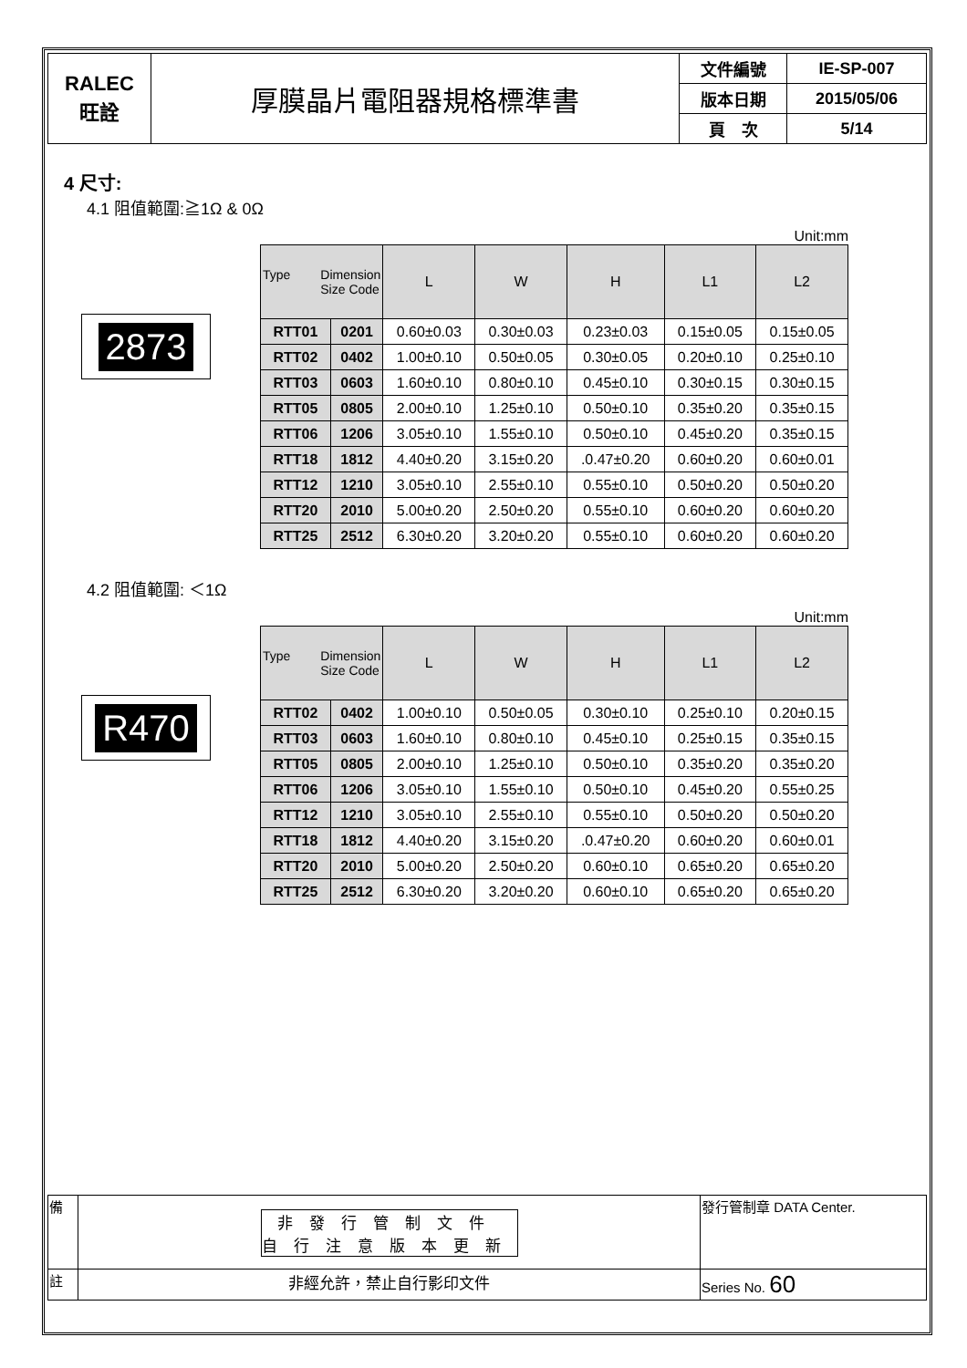| RALEC 旺詮 | 厚膜晶片電阻器規格標準書 | 文件編號 | IE-SP-007 |
| | | 版本日期 | 2015/05/06 |
| | | 頁 次 | 5/14 |
4 尺寸:
4.1 阻值範圍:≧1Ω & 0Ω
2873
Unit:mm
| Type Dimension Size Code | | L | W | H | L1 | L2 |
| RTT01 | 0201 | 0.60±0.03 | 0.30±0.03 | 0.23±0.03 | 0.15±0.05 | 0.15±0.05 |
| RTT02 | 0402 | 1.00±0.10 | 0.50±0.05 | 0.30±0.05 | 0.20±0.10 | 0.25±0.10 |
| RTT03 | 0603 | 1.60±0.10 | 0.80±0.10 | 0.45±0.10 | 0.30±0.15 | 0.30±0.15 |
| RTT05 | 0805 | 2.00±0.10 | 1.25±0.10 | 0.50±0.10 | 0.35±0.20 | 0.35±0.15 |
| RTT06 | 1206 | 3.05±0.10 | 1.55±0.10 | 0.50±0.10 | 0.45±0.20 | 0.35±0.15 |
| RTT18 | 1812 | 4.40±0.20 | 3.15±0.20 | .0.47±0.20 | 0.60±0.20 | 0.60±0.01 |
| RTT12 | 1210 | 3.05±0.10 | 2.55±0.10 | 0.55±0.10 | 0.50±0.20 | 0.50±0.20 |
| RTT20 | 2010 | 5.00±0.20 | 2.50±0.20 | 0.55±0.10 | 0.60±0.20 | 0.60±0.20 |
| RTT25 | 2512 | 6.30±0.20 | 3.20±0.20 | 0.55±0.10 | 0.60±0.20 | 0.60±0.20 |
4.2 阻值範圍: ＜1Ω
R470
Unit:mm
| Type Dimension Size Code | | L | W | H | L1 | L2 |
| RTT02 | 0402 | 1.00±0.10 | 0.50±0.05 | 0.30±0.10 | 0.25±0.10 | 0.20±0.15 |
| RTT03 | 0603 | 1.60±0.10 | 0.80±0.10 | 0.45±0.10 | 0.25±0.15 | 0.35±0.15 |
| RTT05 | 0805 | 2.00±0.10 | 1.25±0.10 | 0.50±0.10 | 0.35±0.20 | 0.35±0.20 |
| RTT06 | 1206 | 3.05±0.10 | 1.55±0.10 | 0.50±0.10 | 0.45±0.20 | 0.55±0.25 |
| RTT12 | 1210 | 3.05±0.10 | 2.55±0.10 | 0.55±0.10 | 0.50±0.20 | 0.50±0.20 |
| RTT18 | 1812 | 4.40±0.20 | 3.15±0.20 | .0.47±0.20 | 0.60±0.20 | 0.60±0.01 |
| RTT20 | 2010 | 5.00±0.20 | 2.50±0.20 | 0.60±0.10 | 0.65±0.20 | 0.65±0.20 |
| RTT25 | 2512 | 6.30±0.20 | 3.20±0.20 | 0.60±0.10 | 0.65±0.20 | 0.65±0.20 |
| 備 | 非發行管制文件 自行注意版本更新 | 發行管制章 DATA Center. |
| 註 | 非經允許，禁止自行影印文件 | Series No. 60 |